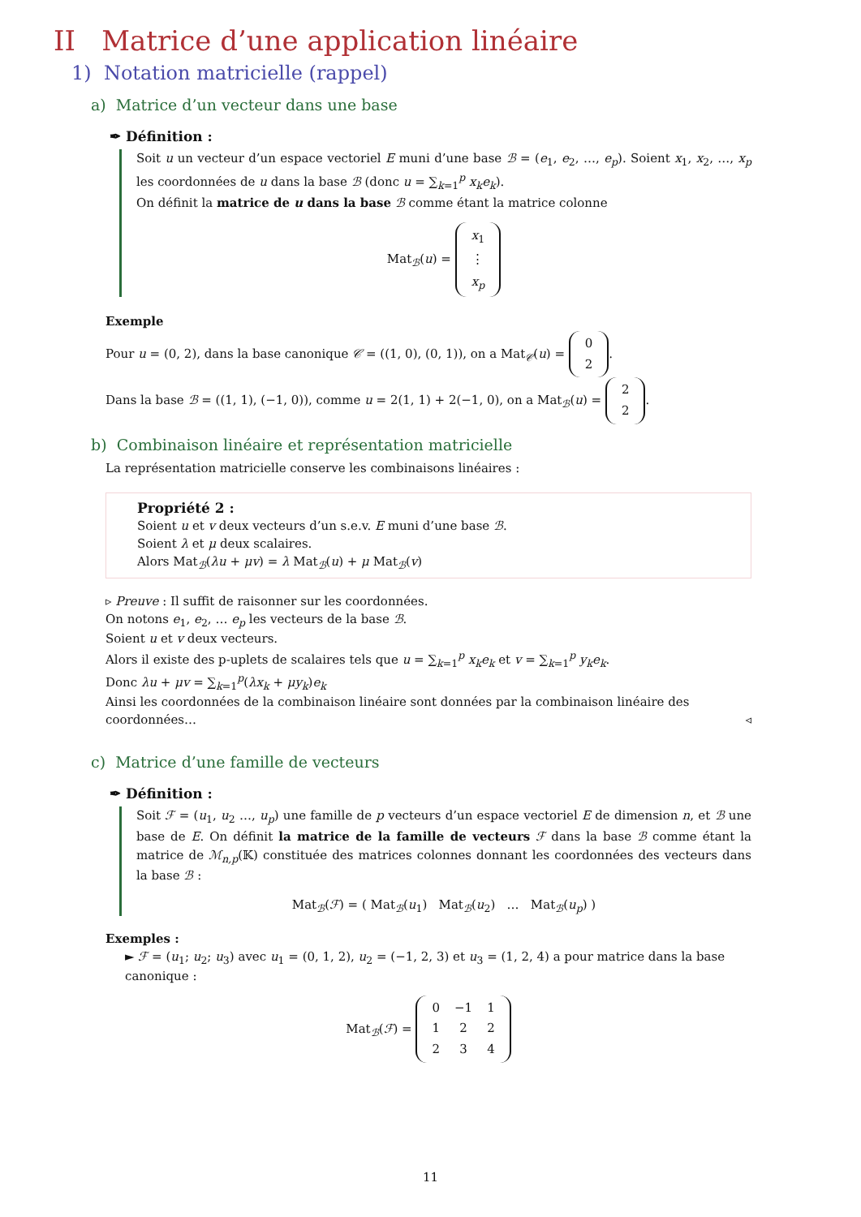II Matrice d’une application linéaire
1) Notation matricielle (rappel)
a) Matrice d’un vecteur dans une base
✒ Définition :
Soit u un vecteur d’un espace vectoriel E muni d’une base ℬ = (e<sub>1</sub>, e<sub>2</sub>, …, e<sub>p</sub>). Soient x<sub>1</sub>, x<sub>2</sub>, …, x<sub>p</sub> les coordonnées de u dans la base ℬ (donc u = ∑<sub>k=1</sub><sup>p</sup> x<sub>k</sub>e<sub>k</sub>).
On définit la matrice de u dans la base ℬ comme étant la matrice colonne
Mat<sub>ℬ</sub>(u) =
| x<sub>1</sub> |
| ⋮ |
| x<sub>p</sub> |
Exemple
Pour u = (0, 2), dans la base canonique 𝒞 = ((1, 0), (0, 1)), on a Mat<sub>𝒞</sub>(u) =
| 0 |
| 2 |
.
Dans la base ℬ = ((1, 1), (−1, 0)), comme u = 2(1, 1) + 2(−1, 0), on a Mat<sub>ℬ</sub>(u) =
| 2 |
| 2 |
.
b) Combinaison linéaire et représentation matricielle
La représentation matricielle conserve les combinaisons linéaires :
Propriété 2 :
Soient u et v deux vecteurs d’un s.e.v. E muni d’une base ℬ.
Soient λ et μ deux scalaires.
Alors Mat<sub>ℬ</sub>(λu + μv) = λ Mat<sub>ℬ</sub>(u) + μ Mat<sub>ℬ</sub>(v)
▹ Preuve : Il suffit de raisonner sur les coordonnées.
On notons e<sub>1</sub>, e<sub>2</sub>, … e<sub>p</sub> les vecteurs de la base ℬ.
Soient u et v deux vecteurs.
Alors il existe des p-uplets de scalaires tels que u = ∑<sub>k=1</sub><sup>p</sup> x<sub>k</sub>e<sub>k</sub> et v = ∑<sub>k=1</sub><sup>p</sup> y<sub>k</sub>e<sub>k</sub>.
Donc λu + μv = ∑<sub>k=1</sub><sup>p</sup>(λx<sub>k</sub> + μy<sub>k</sub>)e<sub>k</sub>
Ainsi les coordonnées de la combinaison linéaire sont données par la combinaison linéaire des coordonnées… ◃
c) Matrice d’une famille de vecteurs
✒ Définition :
Soit ℱ = (u<sub>1</sub>, u<sub>2</sub> …, u<sub>p</sub>) une famille de p vecteurs d’un espace vectoriel E de dimension n, et ℬ une base de E. On définit la matrice de la famille de vecteurs ℱ dans la base ℬ comme étant la matrice de ℳ<sub>n,p</sub>(𝕂) constituée des matrices colonnes donnant les coordonnées des vecteurs dans la base ℬ :
Mat<sub>ℬ</sub>(ℱ) = ( Mat<sub>ℬ</sub>(u<sub>1</sub>) Mat<sub>ℬ</sub>(u<sub>2</sub>) … Mat<sub>ℬ</sub>(u<sub>p</sub>) )
Exemples :
► ℱ = (u<sub>1</sub>; u<sub>2</sub>; u<sub>3</sub>) avec u<sub>1</sub> = (0, 1, 2), u<sub>2</sub> = (−1, 2, 3) et u<sub>3</sub> = (1, 2, 4) a pour matrice dans la base canonique :
Mat<sub>ℬ</sub>(ℱ) =
| 0 | −1 | 1 |
| 1 | 2 | 2 |
| 2 | 3 | 4 |
11